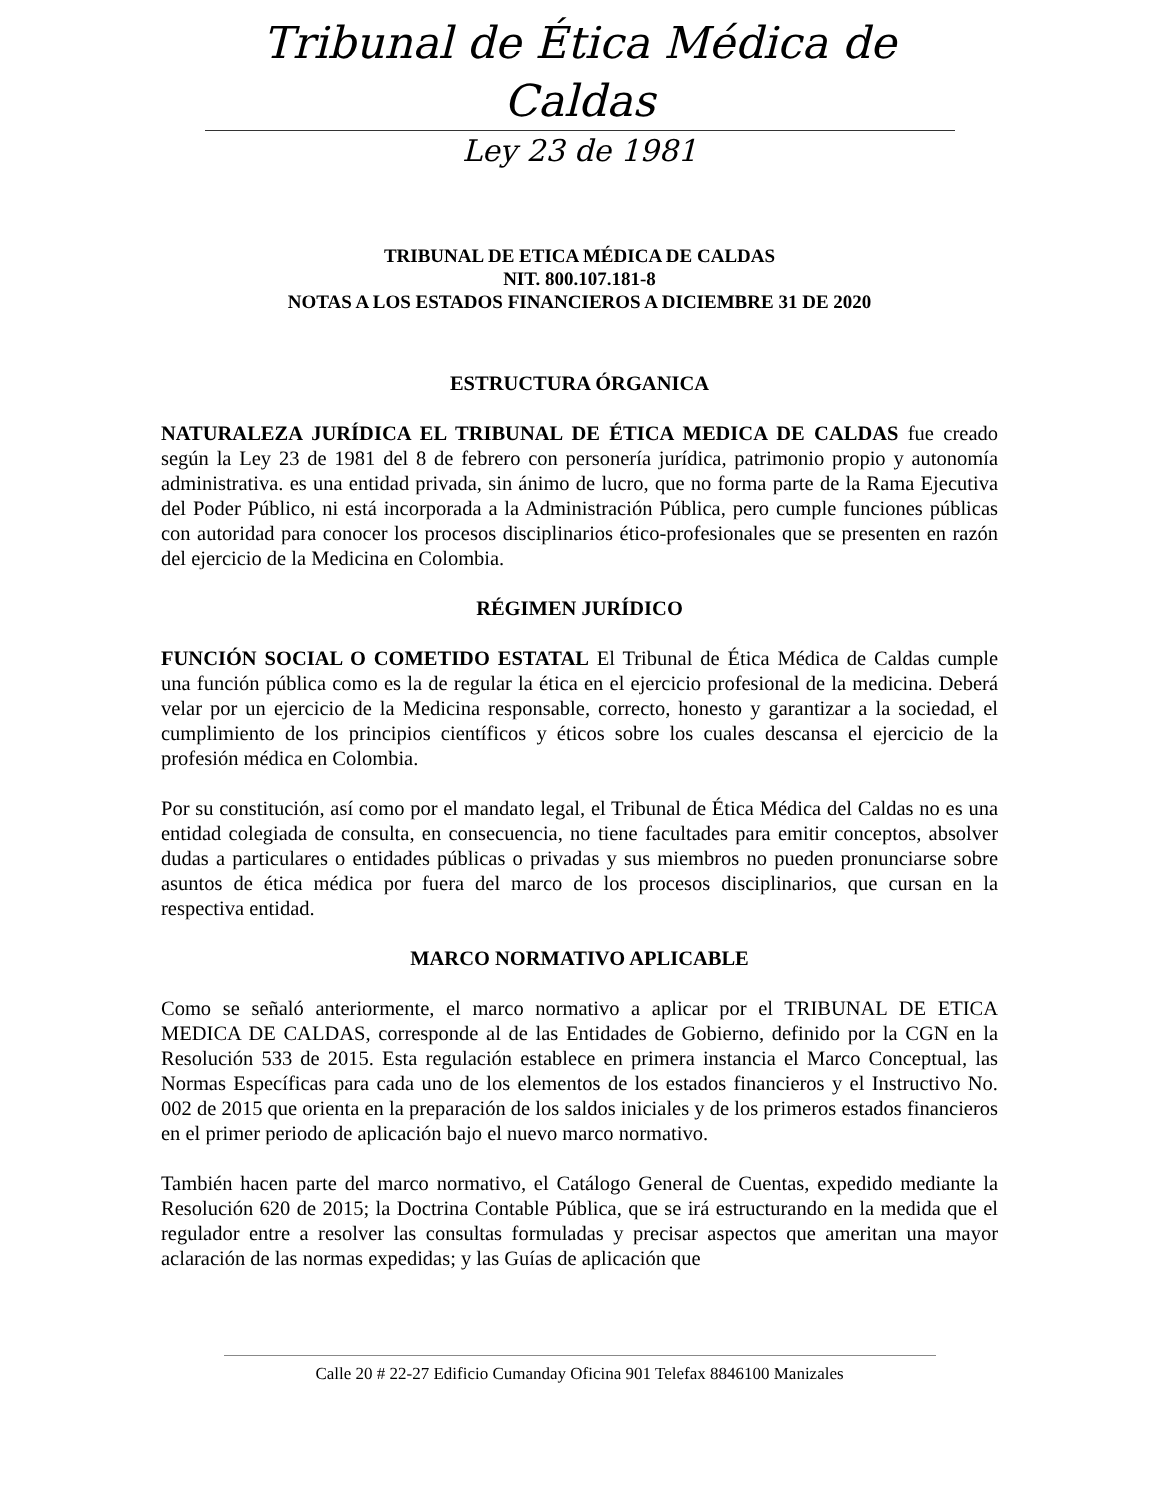Tribunal de Ética Médica de Caldas
Ley 23 de 1981
TRIBUNAL DE ETICA MÉDICA DE CALDAS
NIT. 800.107.181-8
NOTAS A LOS ESTADOS FINANCIEROS A DICIEMBRE 31 DE 2020
ESTRUCTURA ÓRGANICA
NATURALEZA JURÍDICA EL TRIBUNAL DE ÉTICA MEDICA DE CALDAS fue creado según la Ley 23 de 1981 del 8 de febrero con personería jurídica, patrimonio propio y autonomía administrativa. es una entidad privada, sin ánimo de lucro, que no forma parte de la Rama Ejecutiva del Poder Público, ni está incorporada a la Administración Pública, pero cumple funciones públicas con autoridad para conocer los procesos disciplinarios ético-profesionales que se presenten en razón del ejercicio de la Medicina en Colombia.
RÉGIMEN JURÍDICO
FUNCIÓN SOCIAL O COMETIDO ESTATAL El Tribunal de Ética Médica de Caldas cumple una función pública como es la de regular la ética en el ejercicio profesional de la medicina. Deberá velar por un ejercicio de la Medicina responsable, correcto, honesto y garantizar a la sociedad, el cumplimiento de los principios científicos y éticos sobre los cuales descansa el ejercicio de la profesión médica en Colombia.
Por su constitución, así como por el mandato legal, el Tribunal de Ética Médica del Caldas no es una entidad colegiada de consulta, en consecuencia, no tiene facultades para emitir conceptos, absolver dudas a particulares o entidades públicas o privadas y sus miembros no pueden pronunciarse sobre asuntos de ética médica por fuera del marco de los procesos disciplinarios, que cursan en la respectiva entidad.
MARCO NORMATIVO APLICABLE
Como se señaló anteriormente, el marco normativo a aplicar por el TRIBUNAL DE ETICA MEDICA DE CALDAS, corresponde al de las Entidades de Gobierno, definido por la CGN en la Resolución 533 de 2015. Esta regulación establece en primera instancia el Marco Conceptual, las Normas Específicas para cada uno de los elementos de los estados financieros y el Instructivo No. 002 de 2015 que orienta en la preparación de los saldos iniciales y de los primeros estados financieros en el primer periodo de aplicación bajo el nuevo marco normativo.
También hacen parte del marco normativo, el Catálogo General de Cuentas, expedido mediante la Resolución 620 de 2015; la Doctrina Contable Pública, que se irá estructurando en la medida que el regulador entre a resolver las consultas formuladas y precisar aspectos que ameritan una mayor aclaración de las normas expedidas; y las Guías de aplicación que
Calle 20 # 22-27 Edificio Cumanday Oficina 901 Telefax 8846100 Manizales